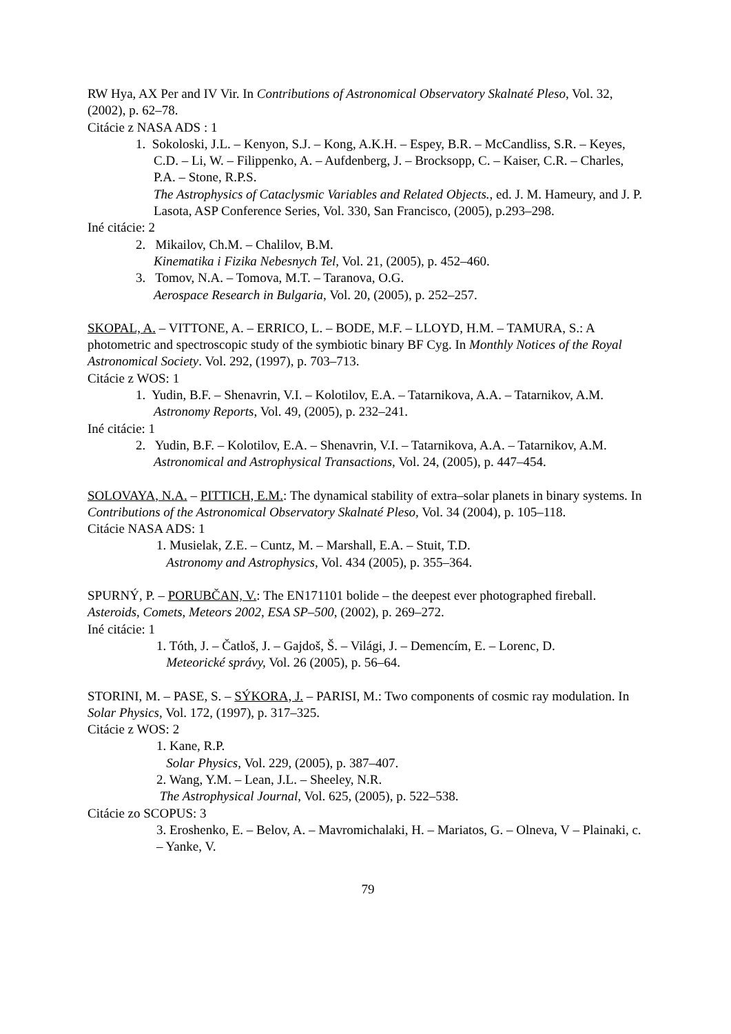RW Hya, AX Per and IV Vir. In Contributions of Astronomical Observatory Skalnaté Pleso, Vol. 32, (2002), p. 62–78.
Citácie z NASA ADS : 1
1. Sokoloski, J.L. – Kenyon, S.J. – Kong, A.K.H. – Espey, B.R. – McCandliss, S.R. – Keyes, C.D. – Li, W. – Filippenko, A. – Aufdenberg, J. – Brocksopp, C. – Kaiser, C.R. – Charles, P.A. – Stone, R.P.S.
The Astrophysics of Cataclysmic Variables and Related Objects., ed. J. M. Hameury, and J. P. Lasota, ASP Conference Series, Vol. 330, San Francisco, (2005), p.293–298.
Iné citácie: 2
2. Mikailov, Ch.M. – Chalilov, B.M.
Kinematika i Fizika Nebesnych Tel, Vol. 21, (2005), p. 452–460.
3. Tomov, N.A. – Tomova, M.T. – Taranova, O.G.
Aerospace Research in Bulgaria, Vol. 20, (2005), p. 252–257.
SKOPAL, A. – VITTONE, A. – ERRICO, L. – BODE, M.F. – LLOYD, H.M. – TAMURA, S.: A photometric and spectroscopic study of the symbiotic binary BF Cyg. In Monthly Notices of the Royal Astronomical Society. Vol. 292, (1997), p. 703–713.
Citácie z WOS: 1
1. Yudin, B.F. – Shenavrin, V.I. – Kolotilov, E.A. – Tatarnikova, A.A. – Tatarnikov, A.M.
Astronomy Reports, Vol. 49, (2005), p. 232–241.
Iné citácie: 1
2. Yudin, B.F. – Kolotilov, E.A. – Shenavrin, V.I. – Tatarnikova, A.A. – Tatarnikov, A.M.
Astronomical and Astrophysical Transactions, Vol. 24, (2005), p. 447–454.
SOLOVAYA, N.A. – PITTICH, E.M.: The dynamical stability of extra–solar planets in binary systems. In Contributions of the Astronomical Observatory Skalnaté Pleso, Vol. 34 (2004), p. 105–118.
Citácie NASA ADS: 1
1. Musielak, Z.E. – Cuntz, M. – Marshall, E.A. – Stuit, T.D.
Astronomy and Astrophysics, Vol. 434 (2005), p. 355–364.
SPURNÝ, P. – PORUBČAN, V.: The EN171101 bolide – the deepest ever photographed fireball. Asteroids, Comets, Meteors 2002, ESA SP–500, (2002), p. 269–272.
Iné citácie: 1
1. Tóth, J. – Čatloš, J. – Gajdoš, Š. – Világi, J. – Demencím, E. – Lorenc, D.
Meteorické správy, Vol. 26 (2005), p. 56–64.
STORINI, M. – PASE, S. – SÝKORA, J. – PARISI, M.: Two components of cosmic ray modulation. In Solar Physics, Vol. 172, (1997), p. 317–325.
Citácie z WOS: 2
1. Kane, R.P.
Solar Physics, Vol. 229, (2005), p. 387–407.
2. Wang, Y.M. – Lean, J.L. – Sheeley, N.R.
The Astrophysical Journal, Vol. 625, (2005), p. 522–538.
Citácie zo SCOPUS: 3
3. Eroshenko, E. – Belov, A. – Mavromichalaki, H. – Mariatos, G. – Olneva, V – Plainaki, c. – Yanke, V.
79